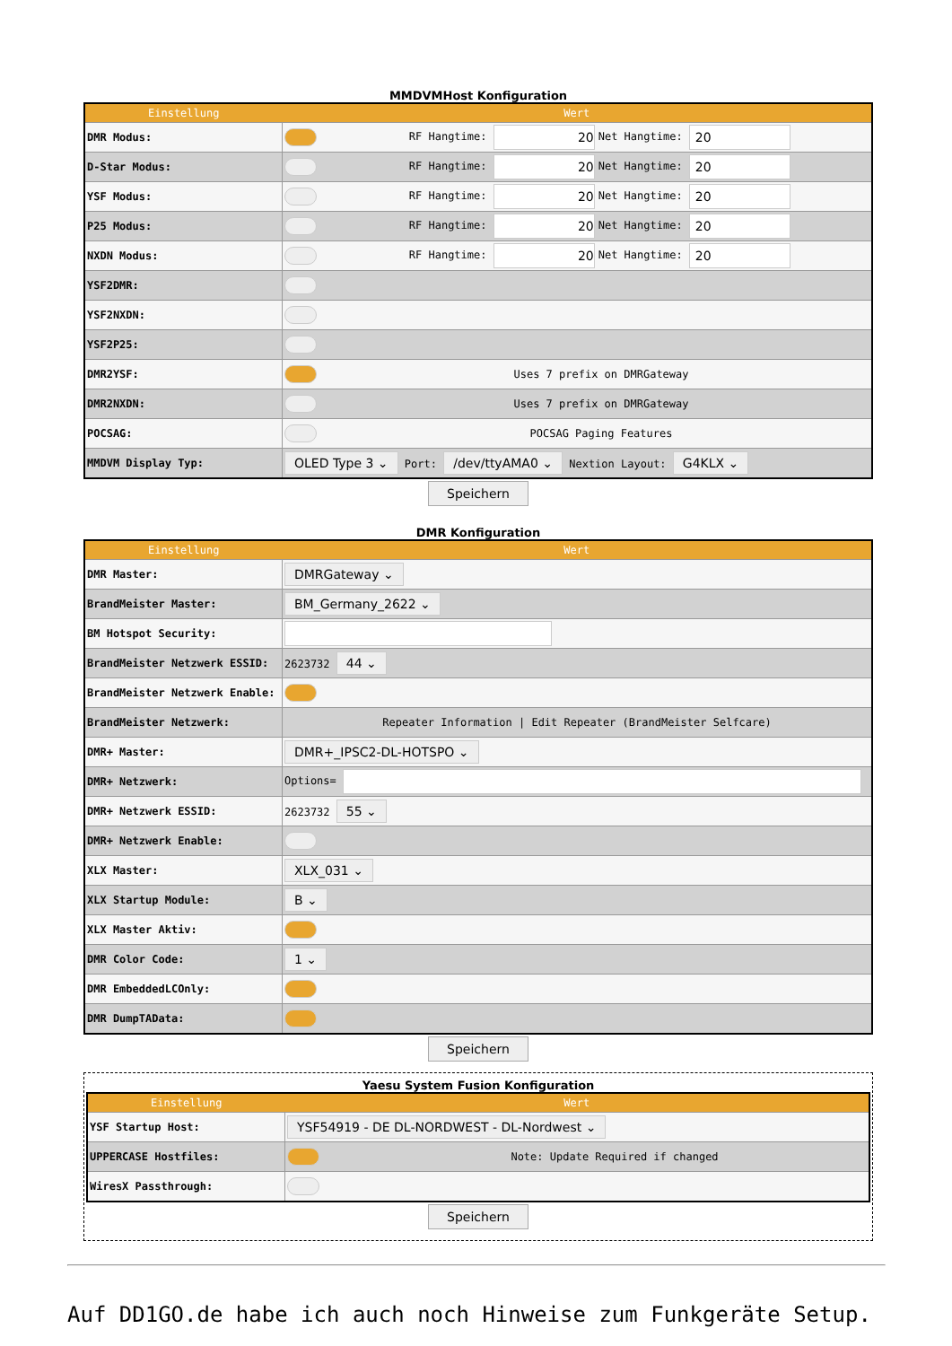MMDVMHost Konfiguration
| Einstellung | Wert | | |
| --- | --- | --- | --- |
| DMR Modus: | | RF Hangtime: 20 | Net Hangtime: 20 |
| D-Star Modus: | | RF Hangtime: 20 | Net Hangtime: 20 |
| YSF Modus: | | RF Hangtime: 20 | Net Hangtime: 20 |
| P25 Modus: | | RF Hangtime: 20 | Net Hangtime: 20 |
| NXDN Modus: | | RF Hangtime: 20 | Net Hangtime: 20 |
| YSF2DMR: | | | |
| YSF2NXDN: | | | |
| YSF2P25: | | | |
| DMR2YSF: | | Uses 7 prefix on DMRGateway | |
| DMR2NXDN: | | Uses 7 prefix on DMRGateway | |
| POCSAG: | | POCSAG Paging Features | |
| MMDVM Display Typ: | OLED Type 3 ⌄ Port: /dev/ttyAMA0 ⌄ Nextion Layout: G4KLX ⌄ | | |
Speichern
DMR Konfiguration
| Einstellung | Wert |
| --- | --- |
| DMR Master: | DMRGateway ⌄ |
| BrandMeister Master: | BM_Germany_2622 ⌄ |
| BM Hotspot Security: | |
| BrandMeister Netzwerk ESSID: | 2623732 44 ⌄ |
| BrandMeister Netzwerk Enable: | |
| BrandMeister Netzwerk: | Repeater Information / Edit Repeater (BrandMeister Selfcare) |
| DMR+ Master: | DMR+_IPSC2-DL-HOTSPO ⌄ |
| DMR+ Netzwerk: | Options= |
| DMR+ Netzwerk ESSID: | 2623732 55 ⌄ |
| DMR+ Netzwerk Enable: | |
| XLX Master: | XLX_031 ⌄ |
| XLX Startup Module: | B ⌄ |
| XLX Master Aktiv: | |
| DMR Color Code: | 1 ⌄ |
| DMR EmbeddedLCOnly: | |
| DMR DumpTAData: | |
Speichern
Yaesu System Fusion Konfiguration
| Einstellung | Wert | |
| --- | --- | --- |
| YSF Startup Host: | YSF54919 - DE DL-NORDWEST - DL-Nordwest ⌄ | |
| UPPERCASE Hostfiles: | | Note: Update Required if changed |
| WiresX Passthrough: | | |
Speichern
Auf DD1GO.de habe ich auch noch Hinweise zum Funkgeräte Setup.